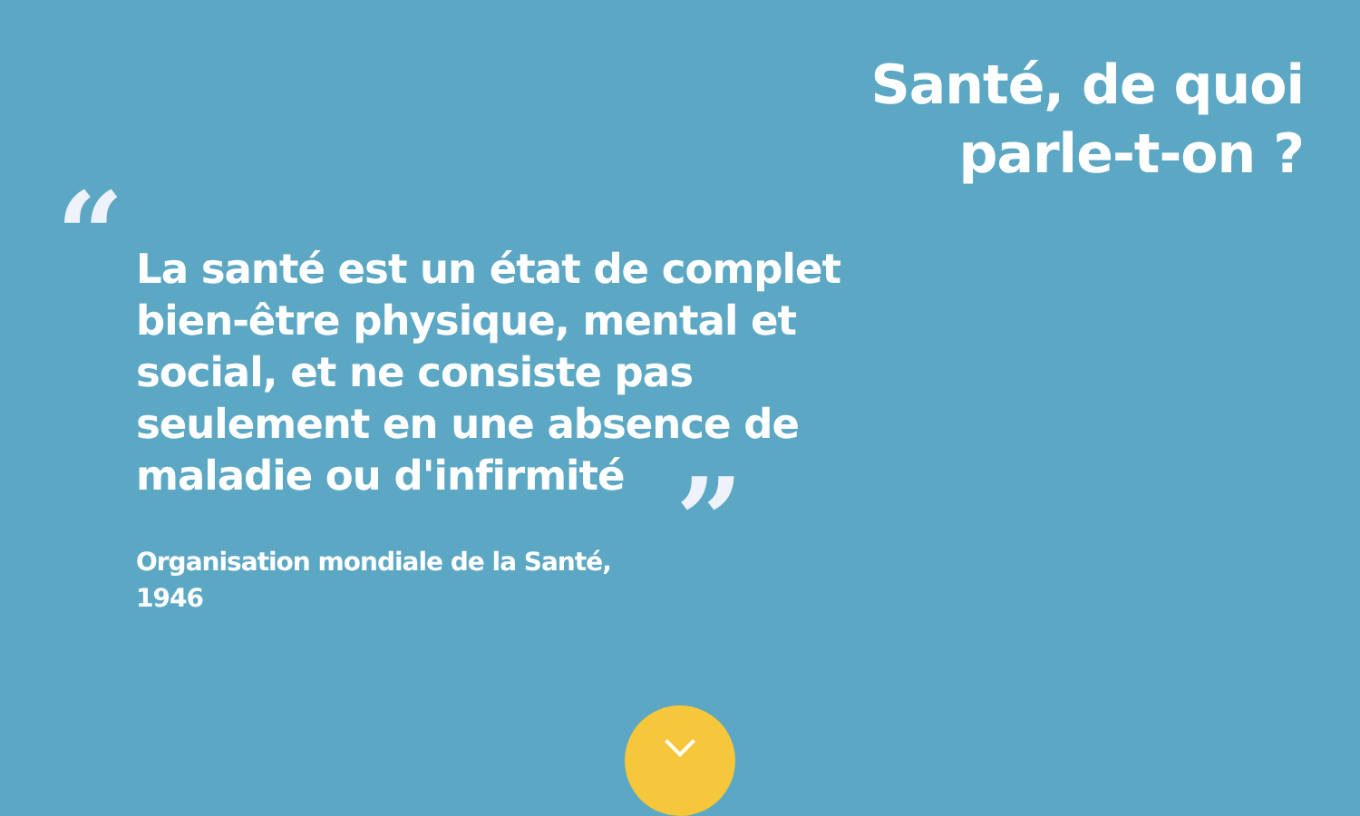Santé, de quoi
parle-t-on ?
“
La santé est un état de complet bien-être physique, mental et social, et ne consiste pas seulement en une absence de maladie ou d'infirmité
”
Organisation mondiale de la Santé,
1946